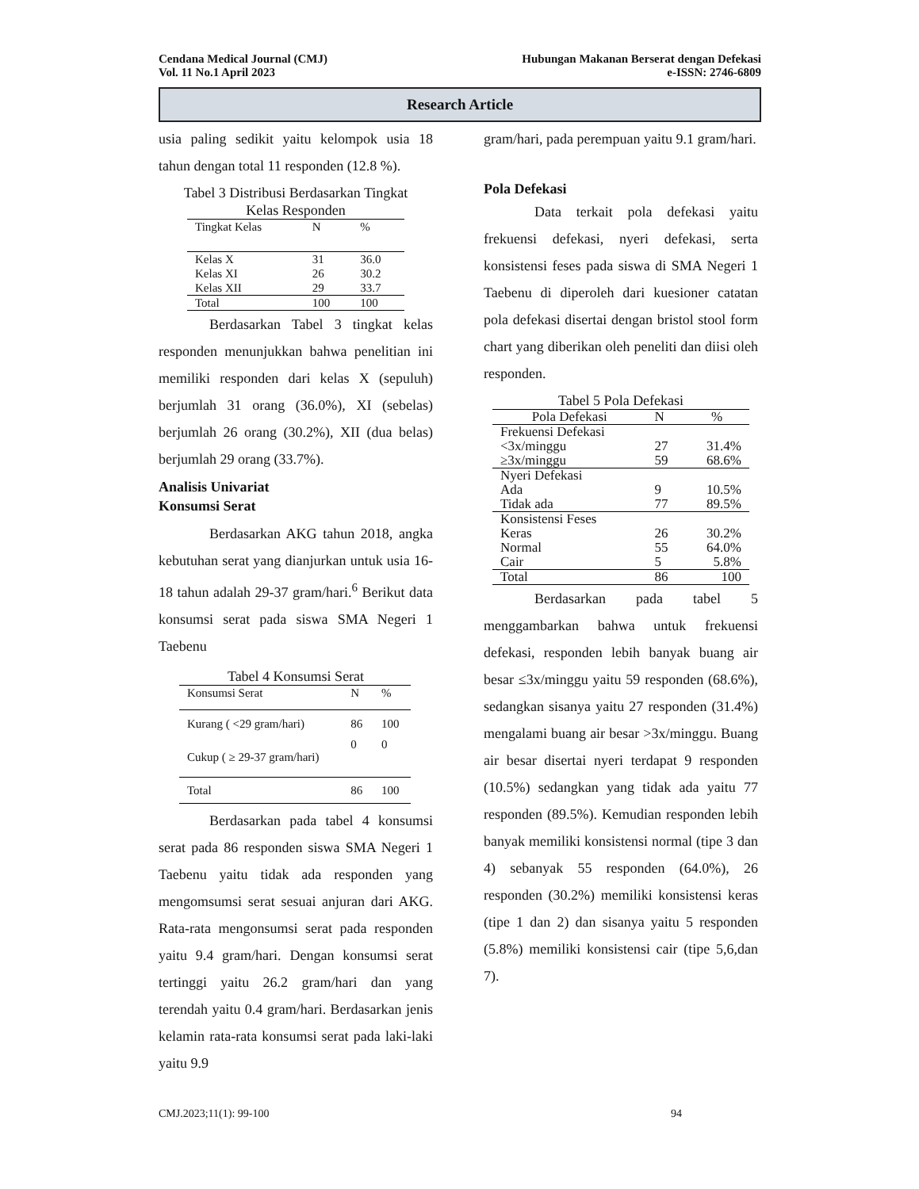Cendana Medical Journal (CMJ) Hubungan Makanan Berserat dengan Defekasi
Vol. 11 No.1 April 2023 e-ISSN: 2746-6809
Research Article
usia paling sedikit yaitu kelompok usia 18 tahun dengan total 11 responden (12.8 %).
Tabel 3 Distribusi Berdasarkan Tingkat
Kelas Responden
| Tingkat Kelas | N | % |
| Kelas X | 31 | 36.0 |
| Kelas XI | 26 | 30.2 |
| Kelas XII | 29 | 33.7 |
| Total | 100 | 100 |
Berdasarkan Tabel 3 tingkat kelas responden menunjukkan bahwa penelitian ini memiliki responden dari kelas X (sepuluh) berjumlah 31 orang (36.0%), XI (sebelas) berjumlah 26 orang (30.2%), XII (dua belas) berjumlah 29 orang (33.7%).
Analisis Univariat
Konsumsi Serat
Berdasarkan AKG tahun 2018, angka kebutuhan serat yang dianjurkan untuk usia 16-18 tahun adalah 29-37 gram/hari.<sup>6</sup> Berikut data konsumsi serat pada siswa SMA Negeri 1 Taebenu
Tabel 4 Konsumsi Serat
| Konsumsi Serat | N | % |
| Kurang ( <29 gram/hari) | 86 | 100 |
| Cukup ( ≥ 29-37 gram/hari) | 0 | 0 |
| Total | 86 | 100 |
Berdasarkan pada tabel 4 konsumsi serat pada 86 responden siswa SMA Negeri 1 Taebenu yaitu tidak ada responden yang mengomsumsi serat sesuai anjuran dari AKG. Rata-rata mengonsumsi serat pada responden yaitu 9.4 gram/hari. Dengan konsumsi serat tertinggi yaitu 26.2 gram/hari dan yang terendah yaitu 0.4 gram/hari. Berdasarkan jenis kelamin rata-rata konsumsi serat pada laki-laki yaitu 9.9
gram/hari, pada perempuan yaitu 9.1 gram/hari.
Pola Defekasi
Data terkait pola defekasi yaitu frekuensi defekasi, nyeri defekasi, serta konsistensi feses pada siswa di SMA Negeri 1 Taebenu di diperoleh dari kuesioner catatan pola defekasi disertai dengan bristol stool form chart yang diberikan oleh peneliti dan diisi oleh responden.
Tabel 5 Pola Defekasi
| Pola Defekasi | N | % |
| Frekuensi Defekasi | | |
| <3x/minggu | 27 | 31.4% |
| ≥3x/minggu | 59 | 68.6% |
| Nyeri Defekasi | | |
| Ada | 9 | 10.5% |
| Tidak ada | 77 | 89.5% |
| Konsistensi Feses | | |
| Keras | 26 | 30.2% |
| Normal | 55 | 64.0% |
| Cair | 5 | 5.8% |
| Total | 86 | 100 |
Berdasarkan pada tabel 5 menggambarkan bahwa untuk frekuensi defekasi, responden lebih banyak buang air besar ≤3x/minggu yaitu 59 responden (68.6%), sedangkan sisanya yaitu 27 responden (31.4%) mengalami buang air besar >3x/minggu. Buang air besar disertai nyeri terdapat 9 responden (10.5%) sedangkan yang tidak ada yaitu 77 responden (89.5%). Kemudian responden lebih banyak memiliki konsistensi normal (tipe 3 dan 4) sebanyak 55 responden (64.0%), 26 responden (30.2%) memiliki konsistensi keras (tipe 1 dan 2) dan sisanya yaitu 5 responden (5.8%) memiliki konsistensi cair (tipe 5,6,dan 7).
CMJ.2023;11(1): 99-100 94